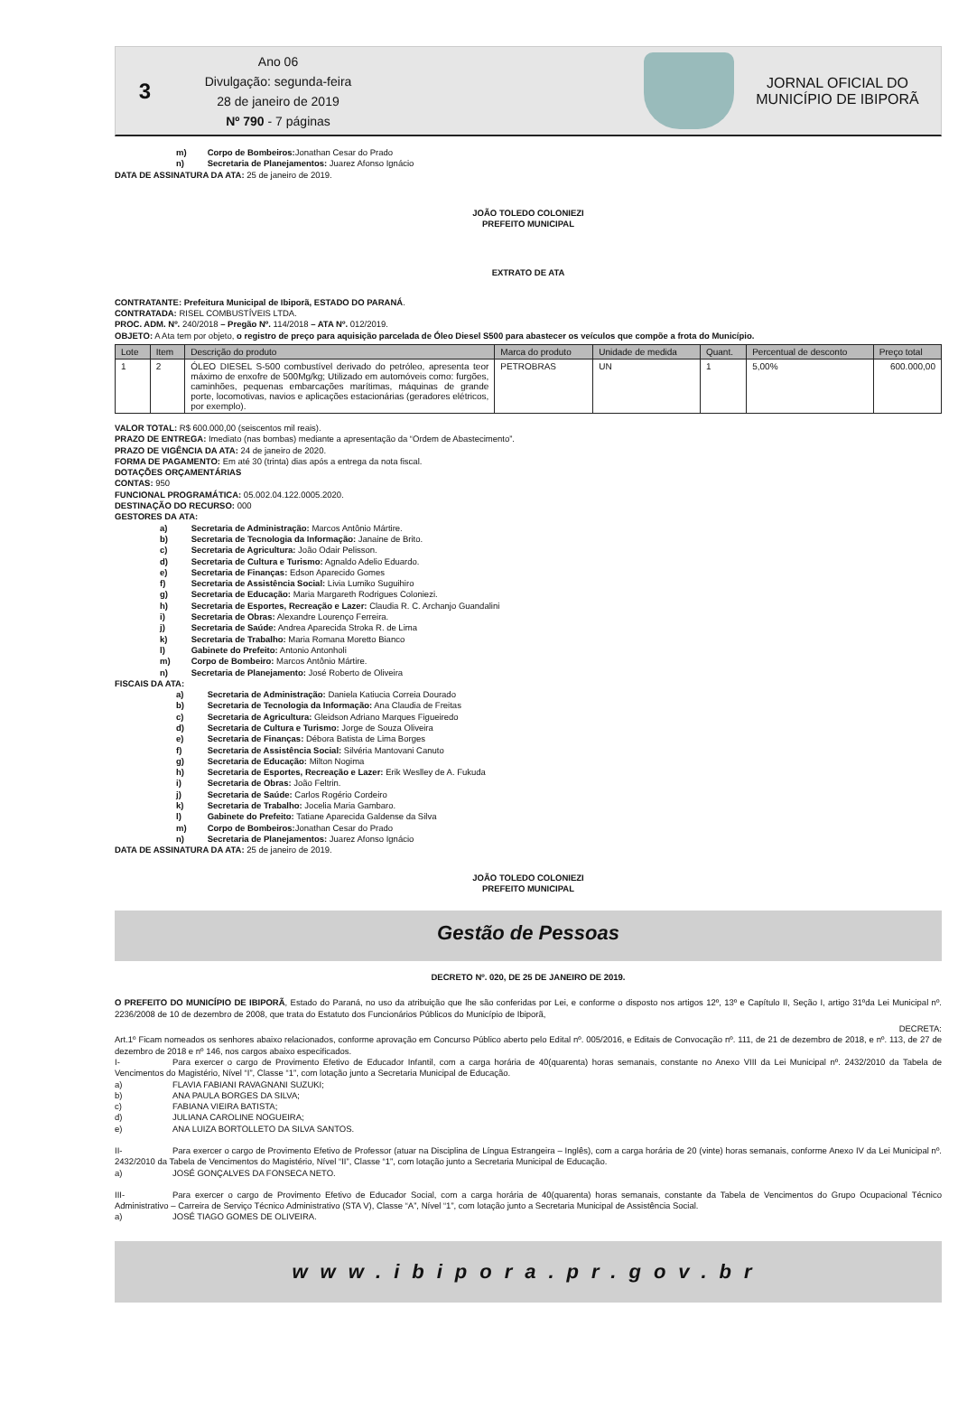3
Ano 06
Divulgação: segunda-feira
28 de janeiro de 2019
Nº 790 - 7 páginas
JORNAL OFICIAL DO
MUNICÍPIO DE IBIPORÃ
m) Corpo de Bombeiros: Jonathan Cesar do Prado
n) Secretaria de Planejamentos: Juarez Afonso Ignácio
DATA DE ASSINATURA DA ATA: 25 de janeiro de 2019.
JOÃO TOLEDO COLONIEZI
PREFEITO MUNICIPAL
EXTRATO DE ATA
CONTRATANTE: Prefeitura Municipal de Ibiporã, ESTADO DO PARANÁ.
CONTRATADA: RISEL COMBUSTÍVEIS LTDA.
PROC. ADM. Nº. 240/2018 – Pregão Nº. 114/2018 – ATA Nº. 012/2019.
OBJETO: A Ata tem por objeto, o registro de preço para aquisição parcelada de Óleo Diesel S500 para abastecer os veículos que compõe a frota do Município.
| Lote | Item | Descrição do produto | Marca do produto | Unidade de medida | Quant. | Percentual de desconto | Preço total |
| --- | --- | --- | --- | --- | --- | --- | --- |
| 1 | 2 | ÓLEO DIESEL S-500 combustível derivado do petróleo, apresenta teor máximo de enxofre de 500Mg/kg; Utilizado em automóveis como: furgões, caminhões, pequenas embarcações marítimas, máquinas de grande porte, locomotivas, navios e aplicações estacionárias (geradores elétricos, por exemplo). | PETROBRAS | UN | 1 | 5,00% | 600.000,00 |
VALOR TOTAL: R$ 600.000,00 (seiscentos mil reais).
PRAZO DE ENTREGA: Imediato (nas bombas) mediante a apresentação da “Ordem de Abastecimento”.
PRAZO DE VIGÊNCIA DA ATA: 24 de janeiro de 2020.
FORMA DE PAGAMENTO: Em até 30 (trinta) dias após a entrega da nota fiscal.
DOTAÇÕES ORÇAMENTÁRIAS
CONTAS: 950
FUNCIONAL PROGRAMÁTICA: 05.002.04.122.0005.2020.
DESTINAÇÃO DO RECURSO: 000
GESTORES DA ATA:
a) Secretaria de Administração: Marcos Antônio Mártire.
b) Secretaria de Tecnologia da Informação: Janaine de Brito.
c) Secretaria de Agricultura: João Odair Pelisson.
d) Secretaria de Cultura e Turismo: Agnaldo Adelio Eduardo.
e) Secretaria de Finanças: Edson Aparecido Gomes
f) Secretaria de Assistência Social: Livia Lumiko Suguihiro
g) Secretaria de Educação: Maria Margareth Rodrigues Coloniezi.
h) Secretaria de Esportes, Recreação e Lazer: Claudia R. C. Archanjo Guandalini
i) Secretaria de Obras: Alexandre Lourenço Ferreira.
j) Secretaria de Saúde: Andrea Aparecida Stroka R. de Lima
k) Secretaria de Trabalho: Maria Romana Moretto Bianco
l) Gabinete do Prefeito: Antonio Antonholi
m) Corpo de Bombeiro: Marcos Antônio Mártire.
n) Secretaria de Planejamento: José Roberto de Oliveira
FISCAIS DA ATA:
a) Secretaria de Administração: Daniela Katiucia Correia Dourado
b) Secretaria de Tecnologia da Informação: Ana Claudia de Freitas
c) Secretaria de Agricultura: Gleidson Adriano Marques Figueiredo
d) Secretaria de Cultura e Turismo: Jorge de Souza Oliveira
e) Secretaria de Finanças: Débora Batista de Lima Borges
f) Secretaria de Assistência Social: Silvéria Mantovani Canuto
g) Secretaria de Educação: Milton Nogima
h) Secretaria de Esportes, Recreação e Lazer: Erik Weslley de A. Fukuda
i) Secretaria de Obras: João Feltrin.
j) Secretaria de Saúde: Carlos Rogério Cordeiro
k) Secretaria de Trabalho: Jocelia Maria Gambaro.
l) Gabinete do Prefeito: Tatiane Aparecida Galdense da Silva
m) Corpo de Bombeiros: Jonathan Cesar do Prado
n) Secretaria de Planejamentos: Juarez Afonso Ignácio
DATA DE ASSINATURA DA ATA: 25 de janeiro de 2019.
JOÃO TOLEDO COLONIEZI
PREFEITO MUNICIPAL
Gestão de Pessoas
DECRETO Nº. 020, DE 25 DE JANEIRO DE 2019.
O PREFEITO DO MUNICÍPIO DE IBIPORÃ, Estado do Paraná, no uso da atribuição que lhe são conferidas por Lei, e conforme o disposto nos artigos 12º, 13º e Capítulo II, Seção I, artigo 31ºda Lei Municipal nº. 2236/2008 de 10 de dezembro de 2008, que trata do Estatuto dos Funcionários Públicos do Município de Ibiporã,
DECRETA:
Art.1º Ficam nomeados os senhores abaixo relacionados, conforme aprovação em Concurso Público aberto pelo Edital nº. 005/2016, e Editais de Convocação nº. 111, de 21 de dezembro de 2018, e nº. 113, de 27 de dezembro de 2018 e nº 146, nos cargos abaixo especificados.
I- Para exercer o cargo de Provimento Efetivo de Educador Infantil, com a carga horária de 40(quarenta) horas semanais, constante no Anexo VIII da Lei Municipal nº. 2432/2010 da Tabela de Vencimentos do Magistério, Nível “I”, Classe “1”, com lotação junto a Secretaria Municipal de Educação.
a) FLAVIA FABIANI RAVAGNANI SUZUKI;
b) ANA PAULA BORGES DA SILVA;
c) FABIANA VIEIRA BATISTA;
d) JULIANA CAROLINE NOGUEIRA;
e) ANA LUIZA BORTOLLETO DA SILVA SANTOS.
II- Para exercer o cargo de Provimento Efetivo de Professor (atuar na Disciplina de Língua Estrangeira – Inglês), com a carga horária de 20 (vinte) horas semanais, conforme Anexo IV da Lei Municipal nº. 2432/2010 da Tabela de Vencimentos do Magistério, Nível “II”, Classe “1”, com lotação junto a Secretaria Municipal de Educação.
a) JOSÉ GONÇALVES DA FONSECA NETO.
III- Para exercer o cargo de Provimento Efetivo de Educador Social, com a carga horária de 40(quarenta) horas semanais, constante da Tabela de Vencimentos do Grupo Ocupacional Técnico Administrativo – Carreira de Serviço Técnico Administrativo (STA V), Classe “A”, Nível “1”, com lotação junto a Secretaria Municipal de Assistência Social.
a) JOSÉ TIAGO GOMES DE OLIVEIRA.
www.ibipora.pr.gov.br